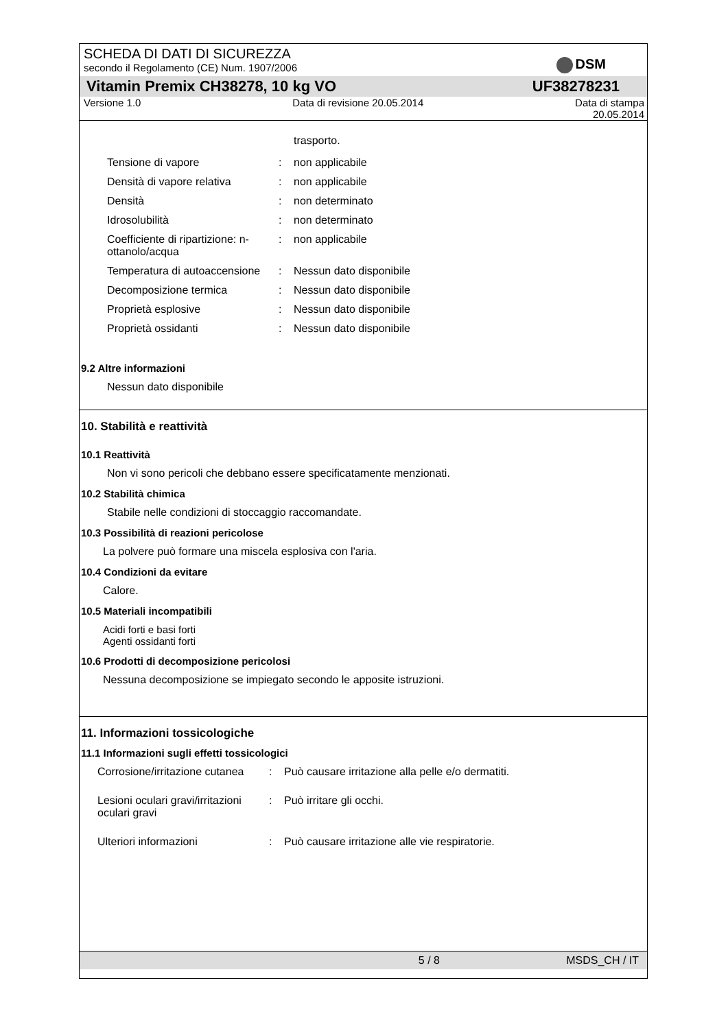SCHEDA DI DATI DI SICUREZZA
secondo il Regolamento (CE) Num. 1907/2006
DSM
Vitamin Premix CH38278, 10 kg VO
UF38278231
Versione 1.0 Data di revisione 20.05.2014 Data di stampa
20.05.2014
trasporto.
Tensione di vapore : non applicabile
Densità di vapore relativa : non applicabile
Densità : non determinato
Idrosolubilità : non determinato
Coefficiente di ripartizione: n-ottanolo/acqua
: non applicabile
Temperatura di autoaccensione
: Nessun dato disponibile
Decomposizione termica : Nessun dato disponibile
Proprietà esplosive : Nessun dato disponibile
Proprietà ossidanti : Nessun dato disponibile
9.2 Altre informazioni
Nessun dato disponibile
10. Stabilità e reattività
10.1 Reattività
Non vi sono pericoli che debbano essere specificatamente menzionati.
10.2 Stabilità chimica
Stabile nelle condizioni di stoccaggio raccomandate.
10.3 Possibilità di reazioni pericolose
La polvere può formare una miscela esplosiva con l'aria.
10.4 Condizioni da evitare
Calore.
10.5 Materiali incompatibili
Acidi forti e basi forti
Agenti ossidanti forti
10.6 Prodotti di decomposizione pericolosi
Nessuna decomposizione se impiegato secondo le apposite istruzioni.
11. Informazioni tossicologiche
11.1 Informazioni sugli effetti tossicologici
Corrosione/irritazione cutanea
: Può causare irritazione alla pelle e/o dermatiti.
Lesioni oculari gravi/irritazioni oculari gravi
: Può irritare gli occhi.
Ulteriori informazioni : Può causare irritazione alle vie respiratorie.
5 / 8 MSDS_CH / IT